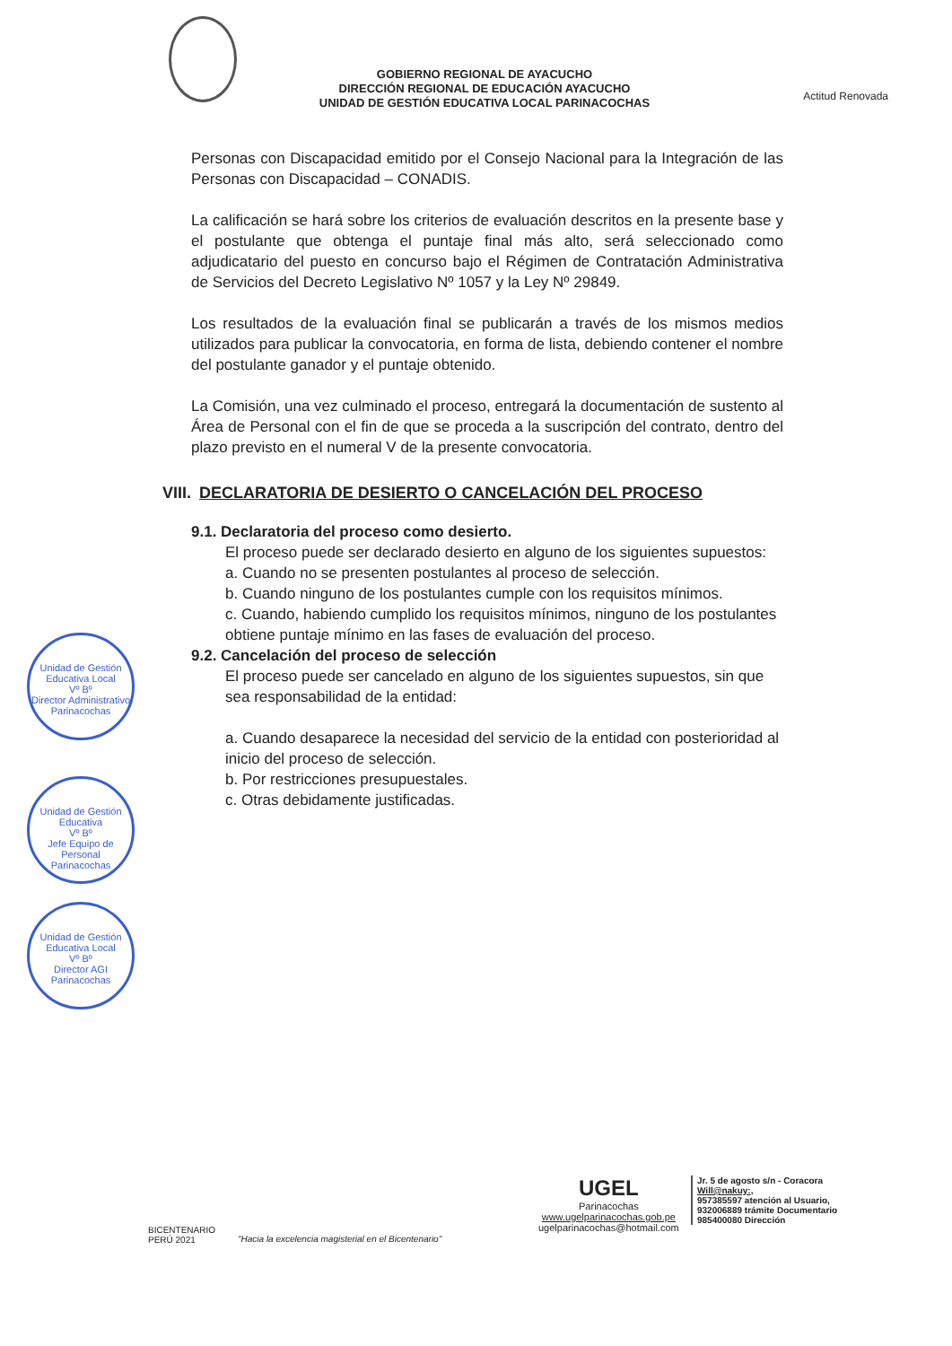GOBIERNO REGIONAL DE AYACUCHO
DIRECCIÓN REGIONAL DE EDUCACIÓN AYACUCHO
UNIDAD DE GESTIÓN EDUCATIVA LOCAL PARINACOCHAS
Actitud Renovada
Personas con Discapacidad emitido por el Consejo Nacional para la Integración de las Personas con Discapacidad – CONADIS.
La calificación se hará sobre los criterios de evaluación descritos en la presente base y el postulante que obtenga el puntaje final más alto, será seleccionado como adjudicatario del puesto en concurso bajo el Régimen de Contratación Administrativa de Servicios del Decreto Legislativo Nº 1057 y la Ley Nº 29849.
Los resultados de la evaluación final se publicarán a través de los mismos medios utilizados para publicar la convocatoria, en forma de lista, debiendo contener el nombre del postulante ganador y el puntaje obtenido.
La Comisión, una vez culminado el proceso, entregará la documentación de sustento al Área de Personal con el fin de que se proceda a la suscripción del contrato, dentro del plazo previsto en el numeral V de la presente convocatoria.
VIII. DECLARATORIA DE DESIERTO O CANCELACIÓN DEL PROCESO
9.1. Declaratoria del proceso como desierto.
El proceso puede ser declarado desierto en alguno de los siguientes supuestos:
a. Cuando no se presenten postulantes al proceso de selección.
b. Cuando ninguno de los postulantes cumple con los requisitos mínimos.
c. Cuando, habiendo cumplido los requisitos mínimos, ninguno de los postulantes obtiene puntaje mínimo en las fases de evaluación del proceso.
9.2. Cancelación del proceso de selección
El proceso puede ser cancelado en alguno de los siguientes supuestos, sin que sea responsabilidad de la entidad:
a. Cuando desaparece la necesidad del servicio de la entidad con posterioridad al inicio del proceso de selección.
b. Por restricciones presupuestales.
c. Otras debidamente justificadas.
Unidad de Gestión Educativa Local
Vº Bº
Director Administrativo
Parinacochas
Unidad de Gestión Educativa
Vº Bº
Jefe Equipo de Personal
Parinacochas
Unidad de Gestión Educativa Local
Vº Bº
Director AGI
Parinacochas
BICENTENARIO
PERÚ 2021
"Hacia la excelencia magisterial en el Bicentenario"
UGEL
Parinacochas
www.ugelparinacochas.gob.pe
ugelparinacochas@hotmail.com
Jr. 5 de agosto s/n - Coracora
Will@nakuy:,
957385597 atención al Usuario,
932006889 trámite Documentario
985400080 Dirección